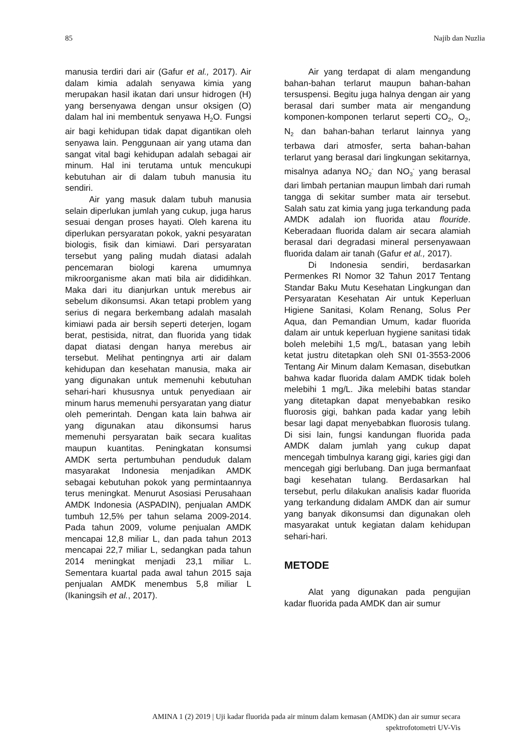85 Najib dan Nuzlia
manusia terdiri dari air (Gafur et al., 2017). Air dalam kimia adalah senyawa kimia yang merupakan hasil ikatan dari unsur hidrogen (H) yang bersenyawa dengan unsur oksigen (O) dalam hal ini membentuk senyawa H<sub>2</sub>O. Fungsi air bagi kehidupan tidak dapat digantikan oleh senyawa lain. Penggunaan air yang utama dan sangat vital bagi kehidupan adalah sebagai air minum. Hal ini terutama untuk mencukupi kebutuhan air di dalam tubuh manusia itu sendiri.
Air yang masuk dalam tubuh manusia selain diperlukan jumlah yang cukup, juga harus sesuai dengan proses hayati. Oleh karena itu diperlukan persyaratan pokok, yakni pesyaratan biologis, fisik dan kimiawi. Dari persyaratan tersebut yang paling mudah diatasi adalah pencemaran biologi karena umumnya mikroorganisme akan mati bila air dididihkan. Maka dari itu dianjurkan untuk merebus air sebelum dikonsumsi. Akan tetapi problem yang serius di negara berkembang adalah masalah kimiawi pada air bersih seperti deterjen, logam berat, pestisida, nitrat, dan fluorida yang tidak dapat diatasi dengan hanya merebus air tersebut. Melihat pentingnya arti air dalam kehidupan dan kesehatan manusia, maka air yang digunakan untuk memenuhi kebutuhan sehari-hari khususnya untuk penyediaan air minum harus memenuhi persyaratan yang diatur oleh pemerintah. Dengan kata lain bahwa air yang digunakan atau dikonsumsi harus memenuhi persyaratan baik secara kualitas maupun kuantitas. Peningkatan konsumsi AMDK serta pertumbuhan penduduk dalam masyarakat Indonesia menjadikan AMDK sebagai kebutuhan pokok yang permintaannya terus meningkat. Menurut Asosiasi Perusahaan AMDK Indonesia (ASPADIN), penjualan AMDK tumbuh 12,5% per tahun selama 2009-2014. Pada tahun 2009, volume penjualan AMDK mencapai 12,8 miliar L, dan pada tahun 2013 mencapai 22,7 miliar L, sedangkan pada tahun 2014 meningkat menjadi 23,1 miliar L. Sementara kuartal pada awal tahun 2015 saja penjualan AMDK menembus 5,8 miliar L (Ikaningsih et al., 2017).
Air yang terdapat di alam mengandung bahan-bahan terlarut maupun bahan-bahan tersuspensi. Begitu juga halnya dengan air yang berasal dari sumber mata air mengandung komponen-komponen terlarut seperti CO<sub>2</sub>, O<sub>2</sub>, N<sub>2</sub> dan bahan-bahan terlarut lainnya yang terbawa dari atmosfer, serta bahan-bahan terlarut yang berasal dari lingkungan sekitarnya, misalnya adanya NO<sub>2</sub><sup>-</sup> dan NO<sub>3</sub><sup>-</sup> yang berasal dari limbah pertanian maupun limbah dari rumah tangga di sekitar sumber mata air tersebut. Salah satu zat kimia yang juga terkandung pada AMDK adalah ion fluorida atau flouride. Keberadaan fluorida dalam air secara alamiah berasal dari degradasi mineral persenyawaan fluorida dalam air tanah (Gafur et al., 2017).
Di Indonesia sendiri, berdasarkan Permenkes RI Nomor 32 Tahun 2017 Tentang Standar Baku Mutu Kesehatan Lingkungan dan Persyaratan Kesehatan Air untuk Keperluan Higiene Sanitasi, Kolam Renang, Solus Per Aqua, dan Pemandian Umum, kadar fluorida dalam air untuk keperluan hygiene sanitasi tidak boleh melebihi 1,5 mg/L, batasan yang lebih ketat justru ditetapkan oleh SNI 01-3553-2006 Tentang Air Minum dalam Kemasan, disebutkan bahwa kadar fluorida dalam AMDK tidak boleh melebihi 1 mg/L. Jika melebihi batas standar yang ditetapkan dapat menyebabkan resiko fluorosis gigi, bahkan pada kadar yang lebih besar lagi dapat menyebabkan fluorosis tulang. Di sisi lain, fungsi kandungan fluorida pada AMDK dalam jumlah yang cukup dapat mencegah timbulnya karang gigi, karies gigi dan mencegah gigi berlubang. Dan juga bermanfaat bagi kesehatan tulang. Berdasarkan hal tersebut, perlu dilakukan analisis kadar fluorida yang terkandung didalam AMDK dan air sumur yang banyak dikonsumsi dan digunakan oleh masyarakat untuk kegiatan dalam kehidupan sehari-hari.
METODE
Alat yang digunakan pada pengujian kadar fluorida pada AMDK dan air sumur
AMINA 1 (2) 2019 | Uji kadar fluorida pada air minum dalam kemasan (AMDK) dan air sumur secara
spektrofotometri UV-Vis